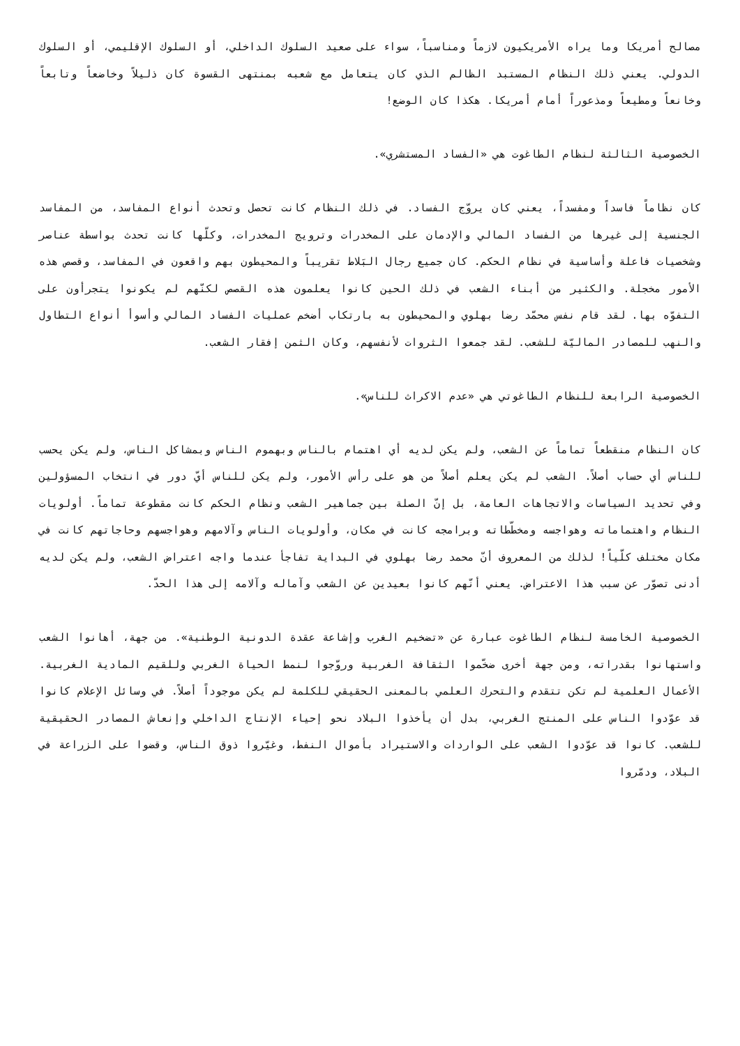مصالح أمريكا وما يراه الأمريكيون لازماً ومناسباً، سواء على صعيد السلوك الداخلي، أو السلوك الإقليمي، أو السلوك الدولي. يعني ذلك النظام المستبد الظالم الذي كان يتعامل مع شعبه بمنتهى القسوة كان ذليلاً وخاضعاً وتابعاً وخانعاً ومطيعاً ومذعوراً أمام أمريكا. هكذا كان الوضع!
الخصوصية الثالثة لنظام الطاغوت هي «الفساد المستشري».
كان نظاماً فاسداً ومفسداً، يعني كان يروّج الفساد. في ذلك النظام كانت تحصل وتحدث أنواع المفاسد، من المفاسد الجنسية إلى غيرها من الفساد المالي والإدمان على المخدرات وترويج المخدرات، وكلّها كانت تحدث بواسطة عناصر وشخصيات فاعلة وأساسية في نظام الحكم. كان جميع رجال البَلاط تقريباً والمحيطون بهم واقعون في المفاسد، وقصص هذه الأمور مخجلة. والكثير من أبناء الشعب في ذلك الحين كانوا يعلمون هذه القصص لكنّهم لم يكونوا يتجرأون على التفوّه بها. لقد قام نفس محمّد رضا بهلوي والمحيطون به بارتكاب أضخم عمليات الفساد المالي وأسوأ أنواع التطاول والنهب للمصادر الماليّة للشعب. لقد جمعوا الثروات لأنفسهم، وكان الثمن إفقار الشعب.
الخصوصية الرابعة للنظام الطاغوتي هي «عدم الاكراث للناس».
كان النظام منقطعاً تماماً عن الشعب، ولم يكن لديه أي اهتمام بالناس وبهموم الناس وبمشاكل الناس، ولم يكن يحسب للناس أي حساب أصلاً. الشعب لم يكن يعلم أصلاً من هو على رأس الأمور، ولم يكن للناس أيّ دور في انتخاب المسؤولين وفي تحديد السياسات والاتجاهات العامة، بل إنّ الصلة بين جماهير الشعب ونظام الحكم كانت مقطوعة تماماً. أولويات النظام واهتماماته وهواجسه ومخطّطاته وبرامجه كانت في مكان، وأولويات الناس وآلامهم وهواجسهم وحاجاتهم كانت في مكان مختلف كلّياً! لذلك من المعروف أنّ محمد رضا بهلوي في البداية تفاجأ عندما واجه اعتراض الشعب، ولم يكن لديه أدنى تصوّر عن سبب هذا الاعتراض. يعني أنّهم كانوا بعيدين عن الشعب وآماله وآلامه إلى هذا الحدّ.
الخصوصية الخامسة لنظام الطاغوت عبارة عن «تضخيم الغرب وإشاعة عقدة الدونية الوطنية». من جهة، أهانوا الشعب واستهانوا بقدراته، ومن جهة أخرى ضخّموا الثقافة الغربية وروّجوا لنمط الحياة الغربي وللقيم المادية الغربية. الأعمال العلمية لم تكن تتقدم والتحرك العلمي بالمعنى الحقيقي للكلمة لم يكن موجوداً أصلاً. في وسائل الإعلام كانوا قد عوّدوا الناس على المنتج الغربي، بدل أن يأخذوا البلاد نحو إحياء الإنتاج الداخلي وإنعاش المصادر الحقيقية للشعب. كانوا قد عوّدوا الشعب على الواردات والاستيراد بأموال النفط، وغيّروا ذوق الناس، وقضوا على الزراعة في البلاد، ودمّروا